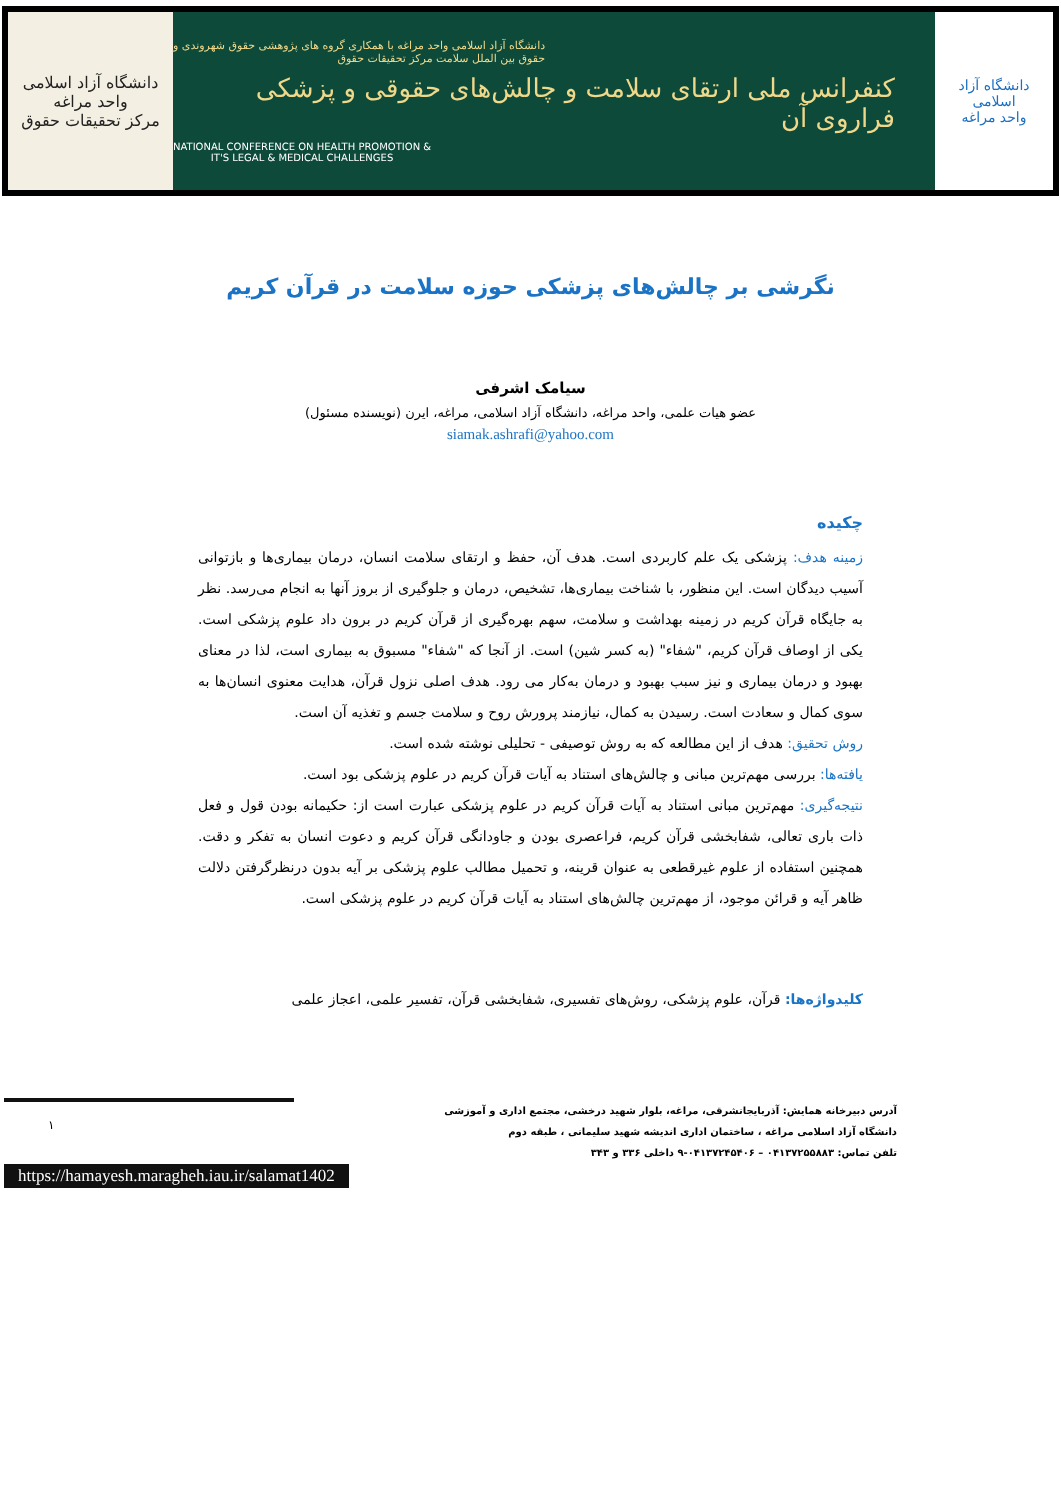دانشگاه آزاد اسلامی واحد مراغه
مرکز تحقیقات حقوق
دانشگاه آزاد اسلامی واحد مراغه با همکاری گروه های پژوهشی حقوق شهروندی و
حقوق بین الملل سلامت مرکز تحقیقات حقوق
کنفرانس ملی ارتقای سلامت و چالش‌های حقوقی و پزشکی فراروی آن
NATIONAL CONFERENCE ON HEALTH PROMOTION &
IT'S LEGAL & MEDICAL CHALLENGES
دانشگاه آزاد اسلامی
واحد مراغه
نگرشی بر چالش‌های پزشکی حوزه سلامت در قرآن کریم
سیامک اشرفی
عضو هیات علمی، واحد مراغه، دانشگاه آزاد اسلامی، مراغه، ایرن (نویسنده مسئول)
siamak.ashrafi@yahoo.com
چکیده
زمینه هدف: پزشکی یک علم کاربردی است. هدف آن، حفظ و ارتقای سلامت انسان، درمان بیماری‌ها و بازتوانی آسیب دیدگان است. این منظور، با شناخت بیماری‌ها، تشخیص، درمان و جلوگیری از بروز آنها به انجام می‌رسد. نظر به جایگاه قرآن کریم در زمینه بهداشت و سلامت، سهم بهره‌گیری از قرآن کریم در برون داد علوم پزشکی است. یکی از اوصاف قرآن کریم، "شفاء" (به کسر شین) است. از آنجا که "شفاء" مسبوق به بیماری است، لذا در معنای بهبود و درمان بیماری و نیز سبب بهبود و درمان به‌کار می رود. هدف اصلی نزول قرآن، هدایت معنوی انسان‌ها به سوی کمال و سعادت است. رسیدن به کمال، نیازمند پرورش روح و سلامت جسم و تغذیه آن است.
روش تحقیق: هدف از این مطالعه که به روش توصیفی - تحلیلی نوشته شده است.
یافته‌ها: بررسی مهم‌ترین مبانی و چالش‌های استناد به آیات قرآن کریم در علوم پزشکی بود است.
نتیجه‌گیری: مهم‌ترین مبانی استناد به آیات قرآن کریم در علوم پزشکی عبارت است از: حکیمانه بودن قول و فعل ذات باری تعالی، شفابخشی قرآن کریم، فراعصری بودن و جاودانگی قرآن کریم و دعوت انسان به تفکر و دقت. همچنین استفاده از علوم غیرقطعی به عنوان قرینه، و تحمیل مطالب علوم پزشکی بر آیه بدون درنظرگرفتن دلالت ظاهر آیه و قرائن موجود، از مهم‌ترین چالش‌های استناد به آیات قرآن کریم در علوم پزشکی است.
کلیدواژه‌ها: قرآن، علوم پزشکی، روش‌های تفسیری، شفابخشی قرآن، تفسیر علمی، اعجاز علمی
آدرس دبیرخانه همایش: آذربایجانشرقی، مراغه، بلوار شهید درخشی، مجتمع اداری و آموزشی
دانشگاه آزاد اسلامی مراغه ، ساختمان اداری اندیشه شهید سلیمانی ، طبقه دوم
تلفن تماس: ۰۴۱۳۷۲۵۵۸۸۳ – ۰۴۱۳۷۲۴۵۴۰۶-۹ داخلی ۳۳۶ و ۳۴۳
۱
https://hamayesh.maragheh.iau.ir/salamat1402